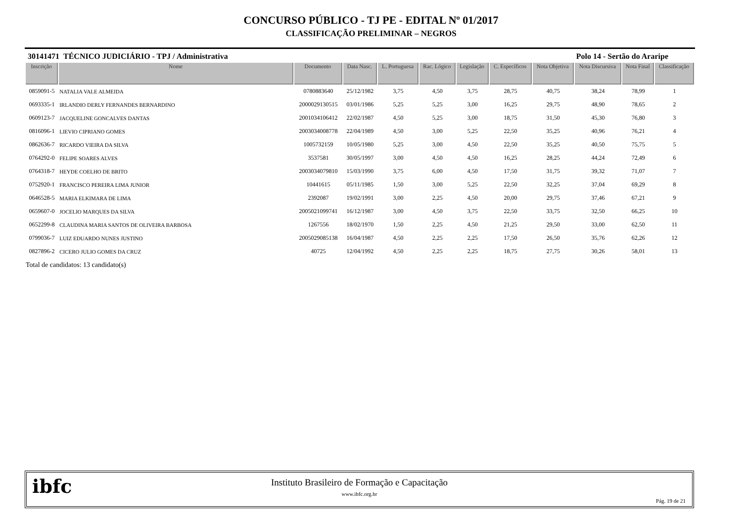CONCURSO PÚBLICO - TJ PE - EDITAL Nº 01/2017
CLASSIFICAÇÃO PRELIMINAR – NEGROS
30141471 TÉCNICO JUDICIÁRIO - TPJ / Administrativa Polo 14 - Sertão do Araripe
| Inscrição | Nome | Documento | Data Nasc. | L. Portuguesa | Rac. Lógico | Legislação | C. Específicos | Nota Objetiva | Nota Discursiva | Nota Final | Classificação |
| --- | --- | --- | --- | --- | --- | --- | --- | --- | --- | --- | --- |
| 0859091-5 | NATALIA VALE ALMEIDA | 0780883640 | 25/12/1982 | 3,75 | 4,50 | 3,75 | 28,75 | 40,75 | 38,24 | 78,99 | 1 |
| 0693335-1 | IRLANDIO DERLY FERNANDES BERNARDINO | 2000029130515 | 03/01/1986 | 5,25 | 5,25 | 3,00 | 16,25 | 29,75 | 48,90 | 78,65 | 2 |
| 0609123-7 | JACQUELINE GONCALVES DANTAS | 2001034106412 | 22/02/1987 | 4,50 | 5,25 | 3,00 | 18,75 | 31,50 | 45,30 | 76,80 | 3 |
| 0816096-1 | LIEVIO CIPRIANO GOMES | 2003034008778 | 22/04/1989 | 4,50 | 3,00 | 5,25 | 22,50 | 35,25 | 40,96 | 76,21 | 4 |
| 0862636-7 | RICARDO VIEIRA DA SILVA | 1005732159 | 10/05/1980 | 5,25 | 3,00 | 4,50 | 22,50 | 35,25 | 40,50 | 75,75 | 5 |
| 0764292-0 | FELIPE SOARES ALVES | 3537581 | 30/05/1997 | 3,00 | 4,50 | 4,50 | 16,25 | 28,25 | 44,24 | 72,49 | 6 |
| 0764318-7 | HEYDE COELHO DE BRITO | 2003034079810 | 15/03/1990 | 3,75 | 6,00 | 4,50 | 17,50 | 31,75 | 39,32 | 71,07 | 7 |
| 0752920-1 | FRANCISCO PEREIRA LIMA JUNIOR | 10441615 | 05/11/1985 | 1,50 | 3,00 | 5,25 | 22,50 | 32,25 | 37,04 | 69,29 | 8 |
| 0646528-5 | MARIA ELKIMARA DE LIMA | 2392087 | 19/02/1991 | 3,00 | 2,25 | 4,50 | 20,00 | 29,75 | 37,46 | 67,21 | 9 |
| 0659607-0 | JOCELIO MARQUES DA SILVA | 2005021099741 | 16/12/1987 | 3,00 | 4,50 | 3,75 | 22,50 | 33,75 | 32,50 | 66,25 | 10 |
| 0652299-8 | CLAUDINA MARIA SANTOS DE OLIVEIRA BARBOSA | 1267556 | 18/02/1970 | 1,50 | 2,25 | 4,50 | 21,25 | 29,50 | 33,00 | 62,50 | 11 |
| 0799036-7 | LUIZ EDUARDO NUNES JUSTINO | 2005029085138 | 16/04/1987 | 4,50 | 2,25 | 2,25 | 17,50 | 26,50 | 35,76 | 62,26 | 12 |
| 0827896-2 | CICERO JULIO GOMES DA CRUZ | 40725 | 12/04/1992 | 4,50 | 2,25 | 2,25 | 18,75 | 27,75 | 30,26 | 58,01 | 13 |
Total de candidatos: 13 candidato(s)
ibfc
Instituto Brasileiro de Formação e Capacitação
www.ibfc.org.br
Pág. 19 de 21